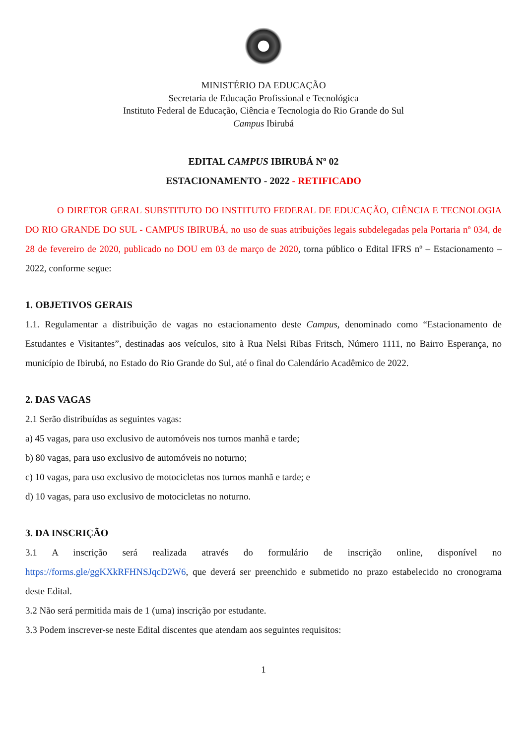MINISTÉRIO DA EDUCAÇÃO
Secretaria de Educação Profissional e Tecnológica
Instituto Federal de Educação, Ciência e Tecnologia do Rio Grande do Sul
Campus Ibirubá
EDITAL CAMPUS IBIRUBÁ Nº 02
ESTACIONAMENTO - 2022 - RETIFICADO
O DIRETOR GERAL SUBSTITUTO DO INSTITUTO FEDERAL DE EDUCAÇÃO, CIÊNCIA E TECNOLOGIA DO RIO GRANDE DO SUL - CAMPUS IBIRUBÁ, no uso de suas atribuições legais subdelegadas pela Portaria nº 034, de 28 de fevereiro de 2020, publicado no DOU em 03 de março de 2020, torna público o Edital IFRS nº – Estacionamento – 2022, conforme segue:
1. OBJETIVOS GERAIS
1.1. Regulamentar a distribuição de vagas no estacionamento deste Campus, denominado como “Estacionamento de Estudantes e Visitantes”, destinadas aos veículos, sito à Rua Nelsi Ribas Fritsch, Número 1111, no Bairro Esperança, no município de Ibirubá, no Estado do Rio Grande do Sul, até o final do Calendário Acadêmico de 2022.
2. DAS VAGAS
2.1 Serão distribuídas as seguintes vagas:
a) 45 vagas, para uso exclusivo de automóveis nos turnos manhã e tarde;
b) 80 vagas, para uso exclusivo de automóveis no noturno;
c) 10 vagas, para uso exclusivo de motocicletas nos turnos manhã e tarde; e
d) 10 vagas, para uso exclusivo de motocicletas no noturno.
3. DA INSCRIÇÃO
3.1 A inscrição será realizada através do formulário de inscrição online, disponível no https://forms.gle/ggKXkRFHNSJqcD2W6, que deverá ser preenchido e submetido no prazo estabelecido no cronograma deste Edital.
3.2 Não será permitida mais de 1 (uma) inscrição por estudante.
3.3 Podem inscrever-se neste Edital discentes que atendam aos seguintes requisitos:
1